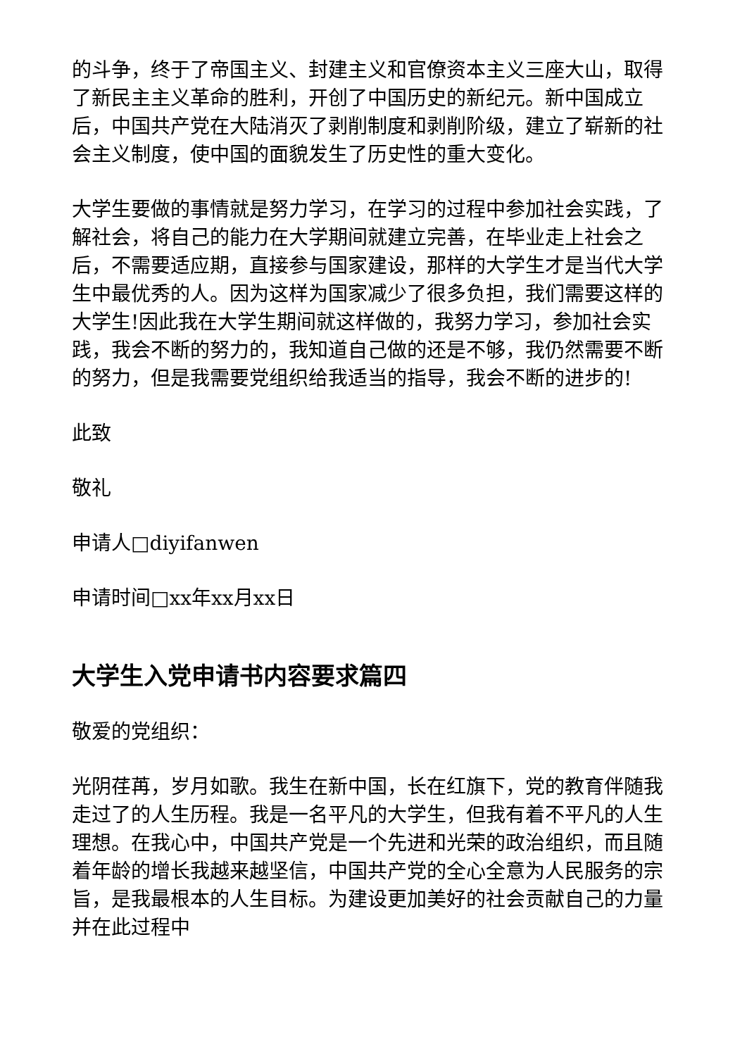的斗争，终于了帝国主义、封建主义和官僚资本主义三座大山，取得了新民主主义革命的胜利，开创了中国历史的新纪元。新中国成立后，中国共产党在大陆消灭了剥削制度和剥削阶级，建立了崭新的社会主义制度，使中国的面貌发生了历史性的重大变化。
大学生要做的事情就是努力学习，在学习的过程中参加社会实践，了解社会，将自己的能力在大学期间就建立完善，在毕业走上社会之后，不需要适应期，直接参与国家建设，那样的大学生才是当代大学生中最优秀的人。因为这样为国家减少了很多负担，我们需要这样的大学生!因此我在大学生期间就这样做的，我努力学习，参加社会实践，我会不断的努力的，我知道自己做的还是不够，我仍然需要不断的努力，但是我需要党组织给我适当的指导，我会不断的进步的!
此致
敬礼
申请人□diyifanwen
申请时间□xx年xx月xx日
大学生入党申请书内容要求篇四
敬爱的党组织：
光阴荏苒，岁月如歌。我生在新中国，长在红旗下，党的教育伴随我走过了的人生历程。我是一名平凡的大学生，但我有着不平凡的人生理想。在我心中，中国共产党是一个先进和光荣的政治组织，而且随着年龄的增长我越来越坚信，中国共产党的全心全意为人民服务的宗旨，是我最根本的人生目标。为建设更加美好的社会贡献自己的力量并在此过程中